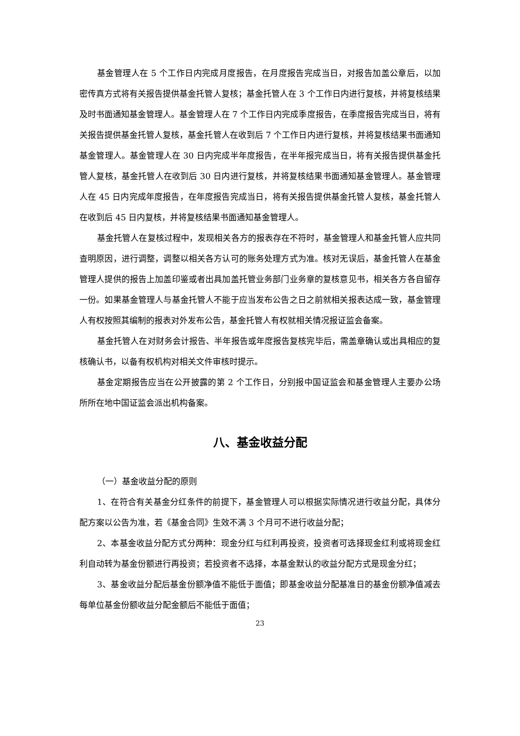基金管理人在 5 个工作日内完成月度报告，在月度报告完成当日，对报告加盖公章后，以加密传真方式将有关报告提供基金托管人复核；基金托管人在 3 个工作日内进行复核，并将复核结果及时书面通知基金管理人。基金管理人在 7 个工作日内完成季度报告，在季度报告完成当日，将有关报告提供基金托管人复核，基金托管人在收到后 7 个工作日内进行复核，并将复核结果书面通知基金管理人。基金管理人在 30 日内完成半年度报告，在半年报完成当日，将有关报告提供基金托管人复核，基金托管人在收到后 30 日内进行复核，并将复核结果书面通知基金管理人。基金管理人在 45 日内完成年度报告，在年度报告完成当日，将有关报告提供基金托管人复核，基金托管人在收到后 45 日内复核，并将复核结果书面通知基金管理人。
基金托管人在复核过程中，发现相关各方的报表存在不符时，基金管理人和基金托管人应共同查明原因，进行调整，调整以相关各方认可的账务处理方式为准。核对无误后，基金托管人在基金管理人提供的报告上加盖印鉴或者出具加盖托管业务部门业务章的复核意见书，相关各方各自留存一份。如果基金管理人与基金托管人不能于应当发布公告之日之前就相关报表达成一致，基金管理人有权按照其编制的报表对外发布公告，基金托管人有权就相关情况报证监会备案。
基金托管人在对财务会计报告、半年报告或年度报告复核完毕后，需盖章确认或出具相应的复核确认书，以备有权机构对相关文件审核时提示。
基金定期报告应当在公开披露的第 2 个工作日，分别报中国证监会和基金管理人主要办公场所所在地中国证监会派出机构备案。
八、基金收益分配
（一）基金收益分配的原则
1、在符合有关基金分红条件的前提下，基金管理人可以根据实际情况进行收益分配，具体分配方案以公告为准，若《基金合同》生效不满 3 个月可不进行收益分配；
2、本基金收益分配方式分两种：现金分红与红利再投资，投资者可选择现金红利或将现金红利自动转为基金份额进行再投资；若投资者不选择，本基金默认的收益分配方式是现金分红；
3、基金收益分配后基金份额净值不能低于面值；即基金收益分配基准日的基金份额净值减去每单位基金份额收益分配金额后不能低于面值；
23